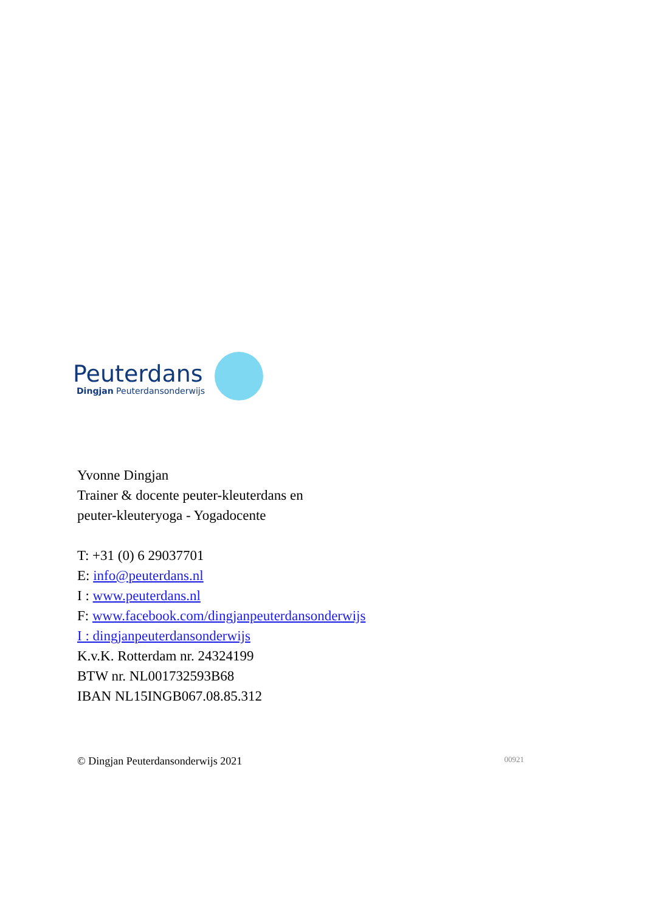Peuterdans
Dingjan Peuterdansonderwijs
Yvonne Dingjan
Trainer & docente peuter-kleuterdans en
peuter-kleuteryoga - Yogadocente
T: +31 (0) 6 29037701
E: info@peuterdans.nl
I : www.peuterdans.nl
F: www.facebook.com/dingjanpeuterdansonderwijs
I : dingjanpeuterdansonderwijs
K.v.K. Rotterdam nr. 24324199
BTW nr. NL001732593B68
IBAN NL15INGB067.08.85.312
© Dingjan Peuterdansonderwijs 2021 00921